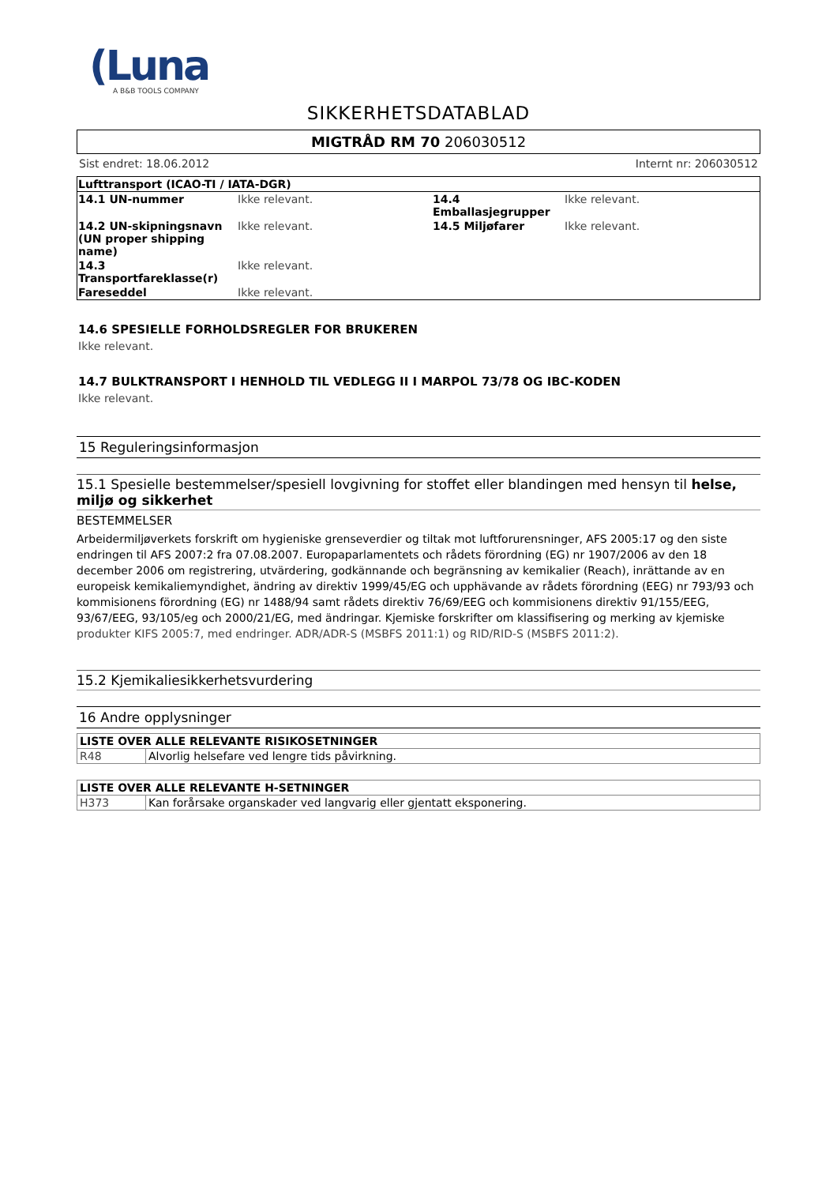(Luna
A B&B TOOLS COMPANY
SIKKERHETSDATABLAD
MIGTRÅD RM 70 206030512
Sist endret: 18.06.2012 Internt nr: 206030512
| Lufttransport (ICAO-TI / IATA-DGR) | | | |
| 14.1 UN-nummer | Ikke relevant. | 14.4 Emballasjegrupper | Ikke relevant. |
| 14.2 UN-skipningsnavn (UN proper shipping name) | Ikke relevant. | 14.5 Miljøfarer | Ikke relevant. |
| 14.3 Transportfareklasse(r) | Ikke relevant. | | |
| Fareseddel | Ikke relevant. | | |
14.6 SPESIELLE FORHOLDSREGLER FOR BRUKEREN
Ikke relevant.
14.7 BULKTRANSPORT I HENHOLD TIL VEDLEGG II I MARPOL 73/78 OG IBC-KODEN
Ikke relevant.
15 Reguleringsinformasjon
15.1 Spesielle bestemmelser/spesiell lovgivning for stoffet eller blandingen med hensyn til helse, miljø og sikkerhet
BESTEMMELSER
Arbeidermiljøverkets forskrift om hygieniske grenseverdier og tiltak mot luftforurensninger, AFS 2005:17 og den siste endringen til AFS 2007:2 fra 07.08.2007. Europaparlamentets och rådets förordning (EG) nr 1907/2006 av den 18 december 2006 om registrering, utvärdering, godkännande och begränsning av kemikalier (Reach), inrättande av en europeisk kemikaliemyndighet, ändring av direktiv 1999/45/EG och upphävande av rådets förordning (EEG) nr 793/93 och kommisionens förordning (EG) nr 1488/94 samt rådets direktiv 76/69/EEG och kommisionens direktiv 91/155/EEG, 93/67/EEG, 93/105/eg och 2000/21/EG, med ändringar. Kjemiske forskrifter om klassifisering og merking av kjemiske produkter KIFS 2005:7, med endringer. ADR/ADR-S (MSBFS 2011:1) og RID/RID-S (MSBFS 2011:2).
15.2 Kjemikaliesikkerhetsvurdering
16 Andre opplysninger
| LISTE OVER ALLE RELEVANTE RISIKOSETNINGER | |
| R48 | Alvorlig helsefare ved lengre tids påvirkning. |
| LISTE OVER ALLE RELEVANTE H-SETNINGER | |
| H373 | Kan forårsake organskader ved langvarig eller gjentatt eksponering. |